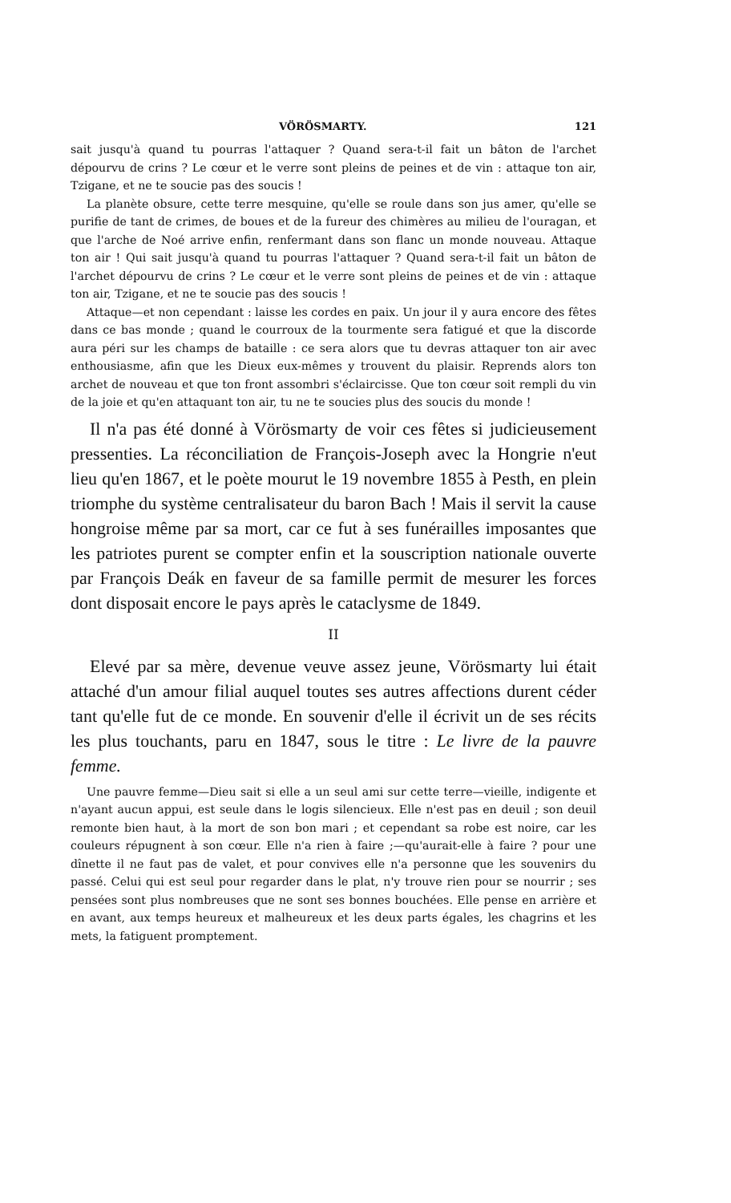VÖRÖSMARTY. 121
sait jusqu'à quand tu pourras l'attaquer ? Quand sera-t-il fait un bâton de l'archet dépourvu de crins ? Le cœur et le verre sont pleins de peines et de vin : attaque ton air, Tzigane, et ne te soucie pas des soucis !
La planète obsure, cette terre mesquine, qu'elle se roule dans son jus amer, qu'elle se purifie de tant de crimes, de boues et de la fureur des chimères au milieu de l'ouragan, et que l'arche de Noé arrive enfin, renfermant dans son flanc un monde nouveau. Attaque ton air ! Qui sait jusqu'à quand tu pourras l'attaquer ? Quand sera-t-il fait un bâton de l'archet dépourvu de crins ? Le cœur et le verre sont pleins de peines et de vin : attaque ton air, Tzigane, et ne te soucie pas des soucis !
Attaque—et non cependant : laisse les cordes en paix. Un jour il y aura encore des fêtes dans ce bas monde ; quand le courroux de la tourmente sera fatigué et que la discorde aura péri sur les champs de bataille : ce sera alors que tu devras attaquer ton air avec enthousiasme, afin que les Dieux eux-mêmes y trouvent du plaisir. Reprends alors ton archet de nouveau et que ton front assombri s'éclaircisse. Que ton cœur soit rempli du vin de la joie et qu'en attaquant ton air, tu ne te soucies plus des soucis du monde !
Il n'a pas été donné à Vörösmarty de voir ces fêtes si judicieusement pressenties. La réconciliation de François-Joseph avec la Hongrie n'eut lieu qu'en 1867, et le poète mourut le 19 novembre 1855 à Pesth, en plein triomphe du système centralisateur du baron Bach ! Mais il servit la cause hongroise même par sa mort, car ce fut à ses funérailles imposantes que les patriotes purent se compter enfin et la souscription nationale ouverte par François Deák en faveur de sa famille permit de mesurer les forces dont disposait encore le pays après le cataclysme de 1849.
II
Elevé par sa mère, devenue veuve assez jeune, Vörösmarty lui était attaché d'un amour filial auquel toutes ses autres affections durent céder tant qu'elle fut de ce monde. En souvenir d'elle il écrivit un de ses récits les plus touchants, paru en 1847, sous le titre : Le livre de la pauvre femme.
Une pauvre femme—Dieu sait si elle a un seul ami sur cette terre—vieille, indigente et n'ayant aucun appui, est seule dans le logis silencieux. Elle n'est pas en deuil ; son deuil remonte bien haut, à la mort de son bon mari ; et cependant sa robe est noire, car les couleurs répugnent à son cœur. Elle n'a rien à faire ;—qu'aurait-elle à faire ? pour une dînette il ne faut pas de valet, et pour convives elle n'a personne que les souvenirs du passé. Celui qui est seul pour regarder dans le plat, n'y trouve rien pour se nourrir ; ses pensées sont plus nombreuses que ne sont ses bonnes bouchées. Elle pense en arrière et en avant, aux temps heureux et malheureux et les deux parts égales, les chagrins et les mets, la fatiguent promptement.